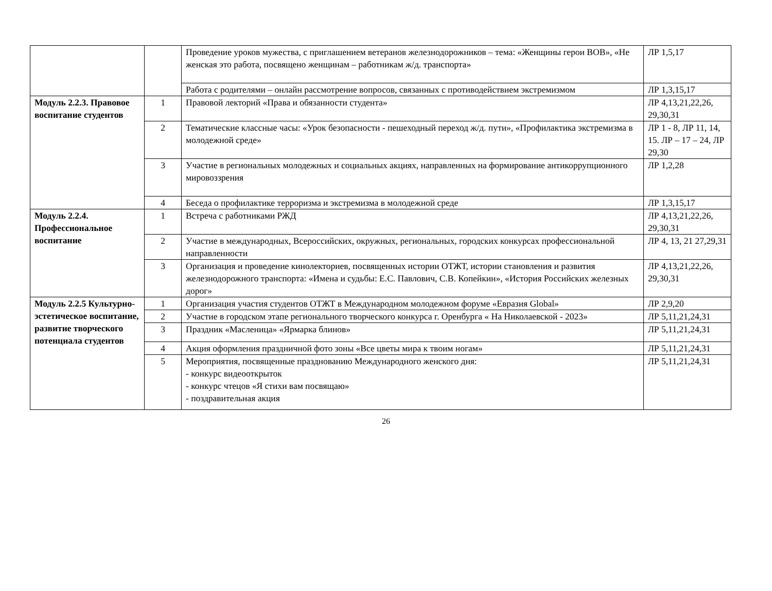| | | Проведение уроков мужества, с приглашением ветеранов железнодорожников – тема: «Женщины герои ВОВ», «Не женская это работа, посвящено женщинам – работникам ж/д. транспорта» | ЛР 1,5,17 |
| | | Работа с родителями – онлайн рассмотрение вопросов, связанных с противодействием экстремизмом | ЛР 1,3,15,17 |
| Модуль 2.2.3. Правовое воспитание студентов | 1 | Правовой лекторий «Права и обязанности студента» | ЛР 4,13,21,22,26, 29,30,31 |
| | 2 | Тематические классные часы: «Урок безопасности - пешеходный переход ж/д. пути», «Профилактика экстремизма в молодежной среде» | ЛР 1 - 8, ЛР 11, 14, 15. ЛР – 17 – 24, ЛР 29,30 |
| | 3 | Участие в региональных молодежных и социальных акциях, направленных на формирование антикоррупционного мировоззрения | ЛР 1,2,28 |
| | 4 | Беседа о профилактике терроризма и экстремизма в молодежной среде | ЛР 1,3,15,17 |
| Модуль 2.2.4. Профессиональное воспитание | 1 | Встреча с работниками РЖД | ЛР 4,13,21,22,26, 29,30,31 |
| | 2 | Участие в международных, Всероссийских, окружных, региональных, городских конкурсах профессиональной направленности | ЛР 4, 13, 21 27,29,31 |
| | 3 | Организация и проведение кинолекториев, посвященных истории ОТЖТ, истории становления и развития железнодорожного транспорта: «Имена и судьбы: Е.С. Павлович, С.В. Копейкин», «История Российских железных дорог» | ЛР 4,13,21,22,26, 29,30,31 |
| Модуль 2.2.5 Культурно-эстетическое воспитание, развитие творческого потенциала студентов | 1 | Организация участия студентов ОТЖТ в Международном молодежном форуме «Евразия Global» | ЛР 2,9,20 |
| | 2 | Участие в городском этапе регионального творческого конкурса г. Оренбурга « На Николаевской - 2023» | ЛР 5,11,21,24,31 |
| | 3 | Праздник «Масленица» «Ярмарка блинов» | ЛР 5,11,21,24,31 |
| | 4 | Акция оформления праздничной фото зоны «Все цветы мира к твоим ногам» | ЛР 5,11,21,24,31 |
| | 5 | Мероприятия, посвященные празднованию Международного женского дня: - конкурс видеооткрыток - конкурс чтецов «Я стихи вам посвящаю» - поздравительная акция | ЛР 5,11,21,24,31 |
26